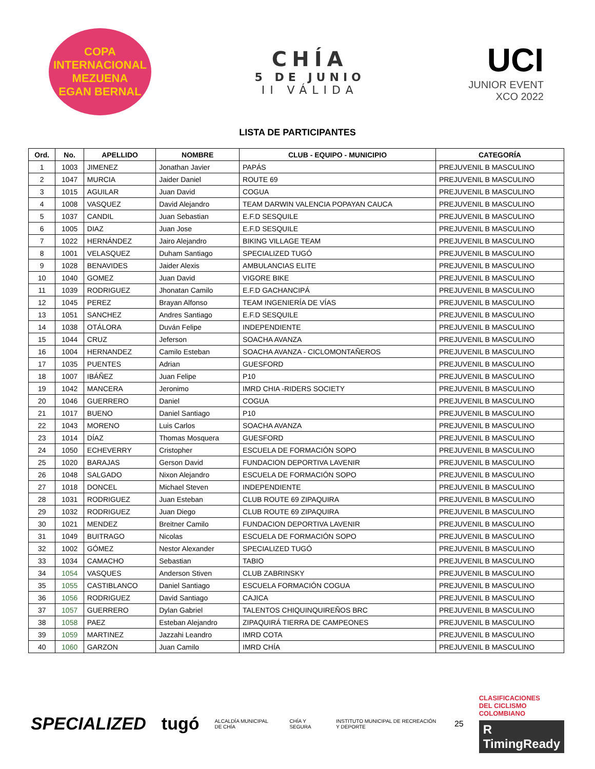COPA INTERNACIONAL
MEZUENA
EGAN BERNAL
CHÍA
5 DE JUNIO
II VÁLIDA
UCI
JUNIOR EVENT
XCO 2022
LISTA DE PARTICIPANTES
| Ord. | No. | APELLIDO | NOMBRE | CLUB - EQUIPO - MUNICIPIO | CATEGORÍA |
| --- | --- | --- | --- | --- | --- |
| 1 | 1003 | JIMENEZ | Jonathan Javier | PAPÁS | PREJUVENIL B MASCULINO |
| 2 | 1047 | MURCIA | Jaider Daniel | ROUTE 69 | PREJUVENIL B MASCULINO |
| 3 | 1015 | AGUILAR | Juan David | COGUA | PREJUVENIL B MASCULINO |
| 4 | 1008 | VASQUEZ | David Alejandro | TEAM DARWIN VALENCIA POPAYAN CAUCA | PREJUVENIL B MASCULINO |
| 5 | 1037 | CANDIL | Juan Sebastian | E.F.D SESQUILE | PREJUVENIL B MASCULINO |
| 6 | 1005 | DIAZ | Juan Jose | E.F.D SESQUILE | PREJUVENIL B MASCULINO |
| 7 | 1022 | HERNÁNDEZ | Jairo Alejandro | BIKING VILLAGE TEAM | PREJUVENIL B MASCULINO |
| 8 | 1001 | VELASQUEZ | Duham Santiago | SPECIALIZED TUGÓ | PREJUVENIL B MASCULINO |
| 9 | 1028 | BENAVIDES | Jaider Alexis | AMBULANCIAS ELITE | PREJUVENIL B MASCULINO |
| 10 | 1040 | GOMEZ | Juan David | VIGORE BIKE | PREJUVENIL B MASCULINO |
| 11 | 1039 | RODRIGUEZ | Jhonatan Camilo | E.F.D GACHANCIPÁ | PREJUVENIL B MASCULINO |
| 12 | 1045 | PEREZ | Brayan Alfonso | TEAM INGENIERÍA DE VÍAS | PREJUVENIL B MASCULINO |
| 13 | 1051 | SANCHEZ | Andres Santiago | E.F.D SESQUILE | PREJUVENIL B MASCULINO |
| 14 | 1038 | OTÁLORA | Duván Felipe | INDEPENDIENTE | PREJUVENIL B MASCULINO |
| 15 | 1044 | CRUZ | Jeferson | SOACHA AVANZA | PREJUVENIL B MASCULINO |
| 16 | 1004 | HERNANDEZ | Camilo Esteban | SOACHA AVANZA - CICLOMONTAÑEROS | PREJUVENIL B MASCULINO |
| 17 | 1035 | PUENTES | Adrian | GUESFORD | PREJUVENIL B MASCULINO |
| 18 | 1007 | IBÁÑEZ | Juan Felipe | P10 | PREJUVENIL B MASCULINO |
| 19 | 1042 | MANCERA | Jeronimo | IMRD CHIA -RIDERS SOCIETY | PREJUVENIL B MASCULINO |
| 20 | 1046 | GUERRERO | Daniel | COGUA | PREJUVENIL B MASCULINO |
| 21 | 1017 | BUENO | Daniel Santiago | P10 | PREJUVENIL B MASCULINO |
| 22 | 1043 | MORENO | Luis Carlos | SOACHA AVANZA | PREJUVENIL B MASCULINO |
| 23 | 1014 | DÍAZ | Thomas Mosquera | GUESFORD | PREJUVENIL B MASCULINO |
| 24 | 1050 | ECHEVERRY | Cristopher | ESCUELA DE FORMACIÓN SOPO | PREJUVENIL B MASCULINO |
| 25 | 1020 | BARAJAS | Gerson David | FUNDACION DEPORTIVA LAVENIR | PREJUVENIL B MASCULINO |
| 26 | 1048 | SALGADO | Nixon Alejandro | ESCUELA DE FORMACIÓN SOPO | PREJUVENIL B MASCULINO |
| 27 | 1018 | DONCEL | Michael Steven | INDEPENDIENTE | PREJUVENIL B MASCULINO |
| 28 | 1031 | RODRIGUEZ | Juan Esteban | CLUB ROUTE 69 ZIPAQUIRA | PREJUVENIL B MASCULINO |
| 29 | 1032 | RODRIGUEZ | Juan Diego | CLUB ROUTE 69 ZIPAQUIRA | PREJUVENIL B MASCULINO |
| 30 | 1021 | MENDEZ | Breitner Camilo | FUNDACION DEPORTIVA LAVENIR | PREJUVENIL B MASCULINO |
| 31 | 1049 | BUITRAGO | Nicolas | ESCUELA DE FORMACIÓN SOPO | PREJUVENIL B MASCULINO |
| 32 | 1002 | GÓMEZ | Nestor Alexander | SPECIALIZED TUGÓ | PREJUVENIL B MASCULINO |
| 33 | 1034 | CAMACHO | Sebastian | TABIO | PREJUVENIL B MASCULINO |
| 34 | 1054 | VASQUES | Anderson Stiven | CLUB ZABRINSKY | PREJUVENIL B MASCULINO |
| 35 | 1055 | CASTIBLANCO | Daniel Santiago | ESCUELA FORMACIÓN COGUA | PREJUVENIL B MASCULINO |
| 36 | 1056 | RODRIGUEZ | David Santiago | CAJICA | PREJUVENIL B MASCULINO |
| 37 | 1057 | GUERRERO | Dylan Gabriel | TALENTOS CHIQUINQUIREÑOS BRC | PREJUVENIL B MASCULINO |
| 38 | 1058 | PAEZ | Esteban Alejandro | ZIPAQUIRÁ TIERRA DE CAMPEONES | PREJUVENIL B MASCULINO |
| 39 | 1059 | MARTINEZ | Jazzahi Leandro | IMRD COTA | PREJUVENIL B MASCULINO |
| 40 | 1060 | GARZON | Juan Camilo | IMRD CHÍA | PREJUVENIL B MASCULINO |
SPECIALIZED tugó ALCALDÍA MUNICIPAL DE CHÍA CHÍA Y SEGURA INSTITUTO MUNICIPAL DE RECREACIÓN Y DEPORTE 25
CLASIFICACIONES
DEL CICLISMO
COLOMBIANO
R TimingReady